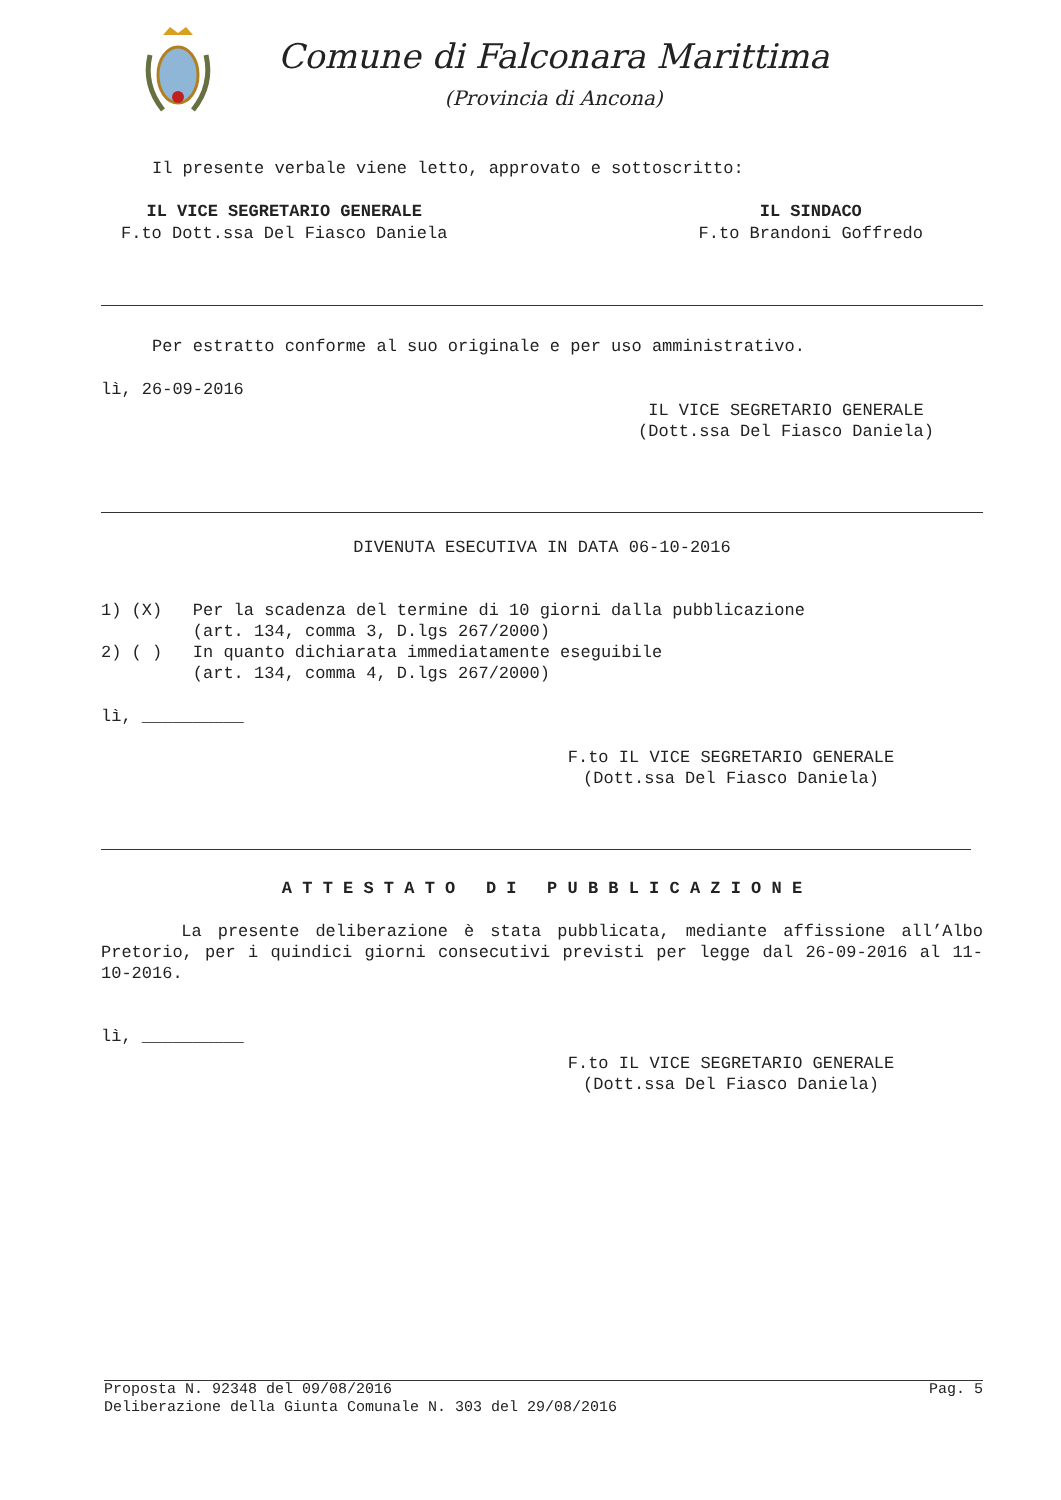Comune di Falconara Marittima
(Provincia di Ancona)
Il presente verbale viene letto, approvato e sottoscritto:
IL VICE SEGRETARIO GENERALE
F.to Dott.ssa Del Fiasco Daniela
IL SINDACO
F.to Brandoni Goffredo
Per estratto conforme al suo originale e per uso amministrativo.
lì, 26-09-2016
IL VICE SEGRETARIO GENERALE
(Dott.ssa Del Fiasco Daniela)
DIVENUTA ESECUTIVA IN DATA 06-10-2016
1) (X) Per la scadenza del termine di 10 giorni dalla pubblicazione (art. 134, comma 3, D.lgs 267/2000) 2) ( ) In quanto dichiarata immediatamente eseguibile (art. 134, comma 4, D.lgs 267/2000)
lì, __________
F.to IL VICE SEGRETARIO GENERALE
(Dott.ssa Del Fiasco Daniela)
A T T E S T A T O D I P U B B L I C A Z I O N E
La presente deliberazione è stata pubblicata, mediante affissione all’Albo Pretorio, per i quindici giorni consecutivi previsti per legge dal 26-09-2016 al 11-10-2016.
lì, __________
F.to IL VICE SEGRETARIO GENERALE
(Dott.ssa Del Fiasco Daniela)
Proposta N. 92348 del 09/08/2016 Pag. 5
Deliberazione della Giunta Comunale N. 303 del 29/08/2016